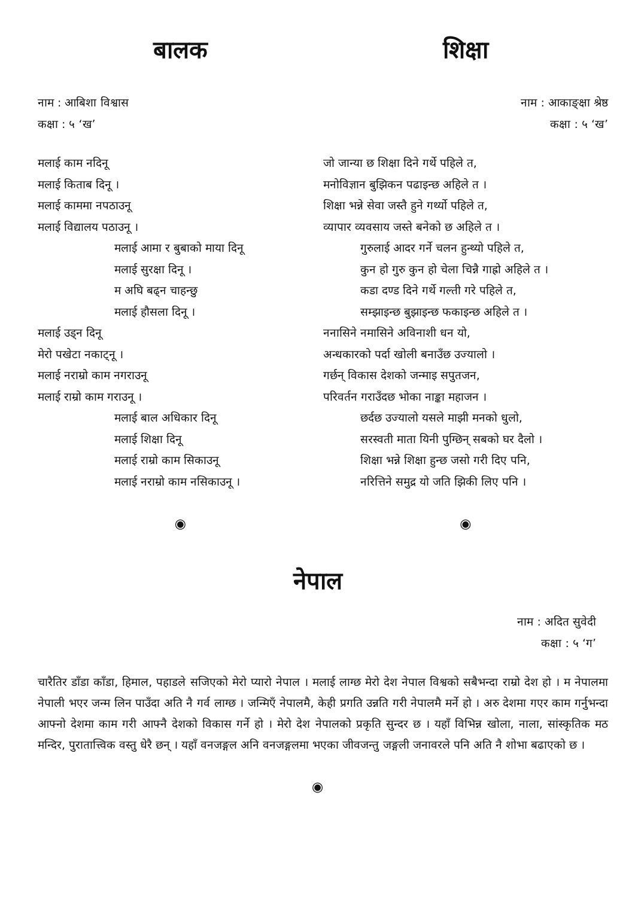बालक
नाम : आबिशा विश्वास
कक्षा : ५ ‘ख’
मलाई काम नदिनू
मलाई किताब दिनू ।
मलाई काममा नपठाउनू
मलाई विद्यालय पठाउनू ।
मलाई आमा र बुबाको माया दिनू
मलाई सुरक्षा दिनू ।
म अघि बढ्न चाहन्छु
मलाई हौसला दिनू ।
मलाई उड्न दिनू
मेरो पखेटा नकाट्नू ।
मलाई नराम्रो काम नगराउनू
मलाई राम्रो काम गराउनू ।
मलाई बाल अधिकार दिनू
मलाई शिक्षा दिनू
मलाई राम्रो काम सिकाउनू
मलाई नराम्रो काम नसिकाउनू ।
◉
शिक्षा
नाम : आकाङ्क्षा श्रेष्ठ
कक्षा : ५ ‘ख’
जो जान्या छ शिक्षा दिने गर्थे पहिले त,
मनोविज्ञान बुझिकन पढाइन्छ अहिले त ।
शिक्षा भन्ने सेवा जस्तै हुने गर्थ्यो पहिले त,
व्यापार व्यवसाय जस्ते बनेको छ अहिले त ।
गुरुलाई आदर गर्ने चलन हुन्थ्यो पहिले त,
कुन हो गुरु कुन हो चेला चिन्नै गाह्रो अहिले त ।
कडा दण्ड दिने गर्थे गल्ती गरे पहिले त,
सम्झाइन्छ बुझाइन्छ फकाइन्छ अहिले त ।
ननासिने नमासिने अविनाशी धन यो,
अन्धकारको पर्दा खोली बनाउँछ उज्यालो ।
गर्छन् विकास देशको जन्माइ सपुतजन,
परिवर्तन गराउँदछ भोका नाङ्का महाजन ।
छर्दछ उज्यालो यसले माझी मनको धुलो,
सरस्वती माता यिनी पुग्छिन् सबको घर दैलो ।
शिक्षा भन्ने शिक्षा हुन्छ जसो गरी दिए पनि,
नरित्तिने समुद्र यो जति झिकी लिए पनि ।
◉
नेपाल
नाम : अदित सुवेदी
कक्षा : ५ ‘ग’
चारैतिर डाँडा काँडा, हिमाल, पहाडले सजिएको मेरो प्यारो नेपाल । मलाई लाग्छ मेरो देश नेपाल विश्वको सबैभन्दा राम्रो देश हो । म नेपालमा नेपाली भएर जन्म लिन पाउँदा अति नै गर्व लाग्छ । जन्मिएँ नेपालमै, केही प्रगति उन्नति गरी नेपालमै मर्ने हो । अरु देशमा गएर काम गर्नुभन्दा आफ्नो देशमा काम गरी आफ्नै देशको विकास गर्ने हो । मेरो देश नेपालको प्रकृति सुन्दर छ । यहाँ विभिन्न खोला, नाला, सांस्कृतिक मठ मन्दिर, पुरातात्त्विक वस्तु धेरै छन् । यहाँ वनजङ्गल अनि वनजङ्गलमा भएका जीवजन्तु जङ्गली जनावरले पनि अति नै शोभा बढाएको छ ।
◉